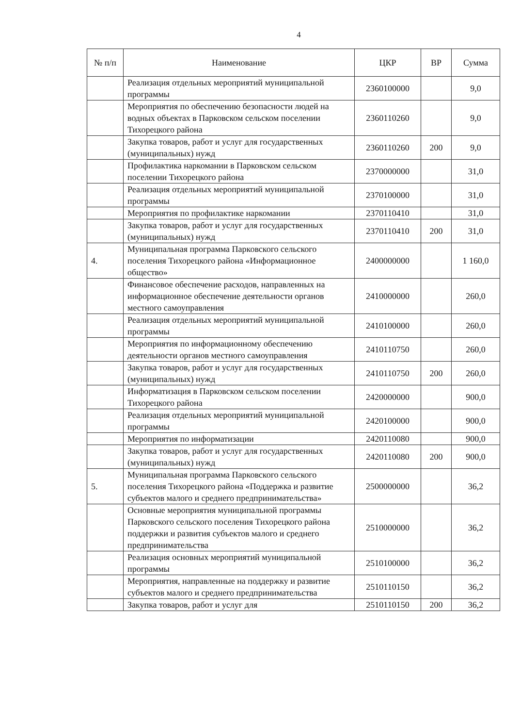4
| № п/п | Наименование | ЦКР | ВР | Сумма |
| --- | --- | --- | --- | --- |
| | Реализация отдельных мероприятий муниципальной программы | 2360100000 | | 9,0 |
| | Мероприятия по обеспечению безопасности людей на водных объектах в Парковском сельском поселении Тихорецкого района | 2360110260 | | 9,0 |
| | Закупка товаров, работ и услуг для государственных (муниципальных) нужд | 2360110260 | 200 | 9,0 |
| | Профилактика наркомании в Парковском сельском поселении Тихорецкого района | 2370000000 | | 31,0 |
| | Реализация отдельных мероприятий муниципальной программы | 2370100000 | | 31,0 |
| | Мероприятия по профилактике наркомании | 2370110410 | | 31,0 |
| | Закупка товаров, работ и услуг для государственных (муниципальных) нужд | 2370110410 | 200 | 31,0 |
| 4. | Муниципальная программа Парковского сельского поселения Тихорецкого района «Информационное общество» | 2400000000 | | 1 160,0 |
| | Финансовое обеспечение расходов, направленных на информационное обеспечение деятельности органов местного самоуправления | 2410000000 | | 260,0 |
| | Реализация отдельных мероприятий муниципальной программы | 2410100000 | | 260,0 |
| | Мероприятия по информационному обеспечению деятельности органов местного самоуправления | 2410110750 | | 260,0 |
| | Закупка товаров, работ и услуг для государственных (муниципальных) нужд | 2410110750 | 200 | 260,0 |
| | Информатизация в Парковском сельском поселении Тихорецкого района | 2420000000 | | 900,0 |
| | Реализация отдельных мероприятий муниципальной программы | 2420100000 | | 900,0 |
| | Мероприятия по информатизации | 2420110080 | | 900,0 |
| | Закупка товаров, работ и услуг для государственных (муниципальных) нужд | 2420110080 | 200 | 900,0 |
| 5. | Муниципальная программа Парковского сельского поселения Тихорецкого района «Поддержка и развитие субъектов малого и среднего предпринимательства» | 2500000000 | | 36,2 |
| | Основные мероприятия муниципальной программы Парковского сельского поселения Тихорецкого района поддержки и развития субъектов малого и среднего предпринимательства | 2510000000 | | 36,2 |
| | Реализация основных мероприятий муниципальной программы | 2510100000 | | 36,2 |
| | Мероприятия, направленные на поддержку и развитие субъектов малого и среднего предпринимательства | 2510110150 | | 36,2 |
| | Закупка товаров, работ и услуг для | 2510110150 | 200 | 36,2 |